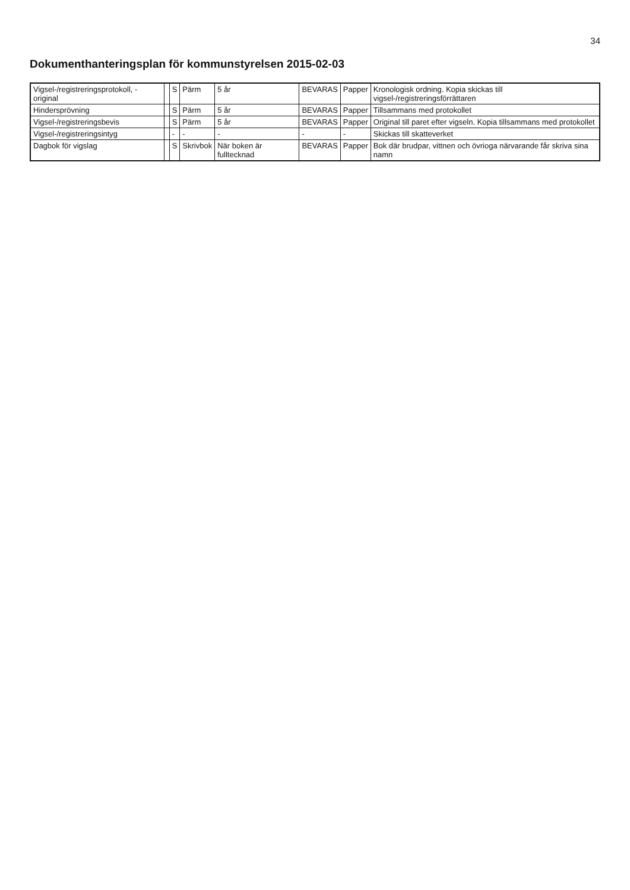34
Dokumenthanteringsplan för kommunstyrelsen 2015-02-03
| Vigsel-/registreringsprotokoll, - original | | S | Pärm | 5 år | BEVARAS | Papper | Kronologisk ordning. Kopia skickas till vigsel-/registreringsförrättaren |
| Hindersprövning | | S | Pärm | 5 år | BEVARAS | Papper | Tillsammans med protokollet |
| Vigsel-/registreringsbevis | | S | Pärm | 5 år | BEVARAS | Papper | Original till paret efter vigseln. Kopia tillsammans med protokollet |
| Vigsel-/registreringsintyg | | - | - | - | - | - | Skickas till skatteverket |
| Dagbok för vigslag | | S | Skrivbok | När boken är fulltecknad | BEVARAS | Papper | Bok där brudpar, vittnen och övrioga närvarande får skriva sina namn |